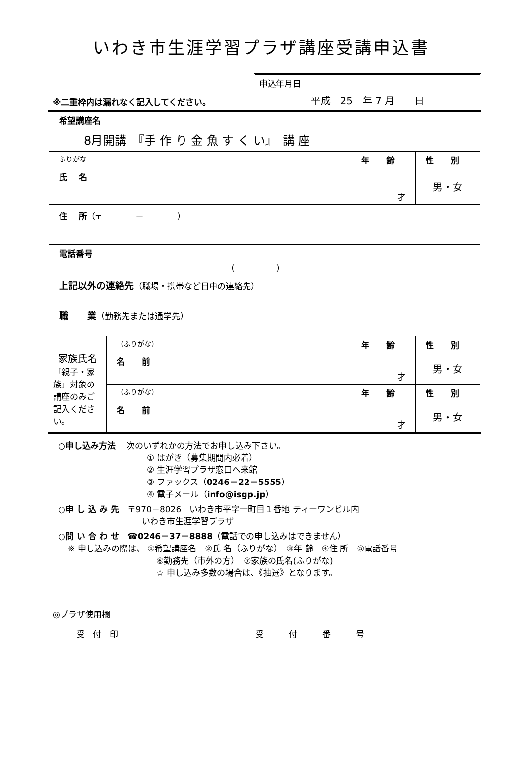いわき市生涯学習プラザ講座受講申込書
※二重枠内は漏れなく記入してください。
申込年月日
平成　25　年 7 月　　日
| 希望講座名 8月開講 『手 作 り 金 魚 す く い』 講 座 | | | |
| ふりがな | | 年 齢 | 性 別 |
| 氏 名 | | 才 | 男・女 |
| 住 所 （〒 － ） | | | |
| 電話番号 （ ） | | | |
| 上記以外の連絡先 （職場・携帯など日中の連絡先） | | | |
| 職 業 （勤務先または通学先） | | | |
| 家族氏名 「親子・家族」対象の講座のみご記入ください。 | （ふりがな） | 年 齢 | 性 別 |
| | 名 前 | 才 | 男・女 |
| | （ふりがな） | 年 齢 | 性 別 |
| | 名 前 | 才 | 男・女 |
○申し込み方法　 次のいずれかの方法でお申し込み下さい。
① はがき（募集期間内必着）
② 生涯学習プラザ窓口へ来館
③ ファックス（0246－22－5555）
④ 電子メール（info@isgp.jp）
○申 し 込 み 先　〒970－8026　いわき市平字一町目１番地 ティーワンビル内
いわき市生涯学習プラザ
○問 い 合 わ せ　☎0246－37－8888（電話での申し込みはできません）
※ 申し込みの際は、 ①希望講座名　②氏 名（ふりがな）　③年 齢　④住 所　⑤電話番号
⑥勤務先（市外の方）　⑦家族の氏名(ふりがな)
☆ 申し込み多数の場合は、《抽選》となります。
◎プラザ使用欄
| 受 付 印 | 受 付 番 号 |
| --- | --- |